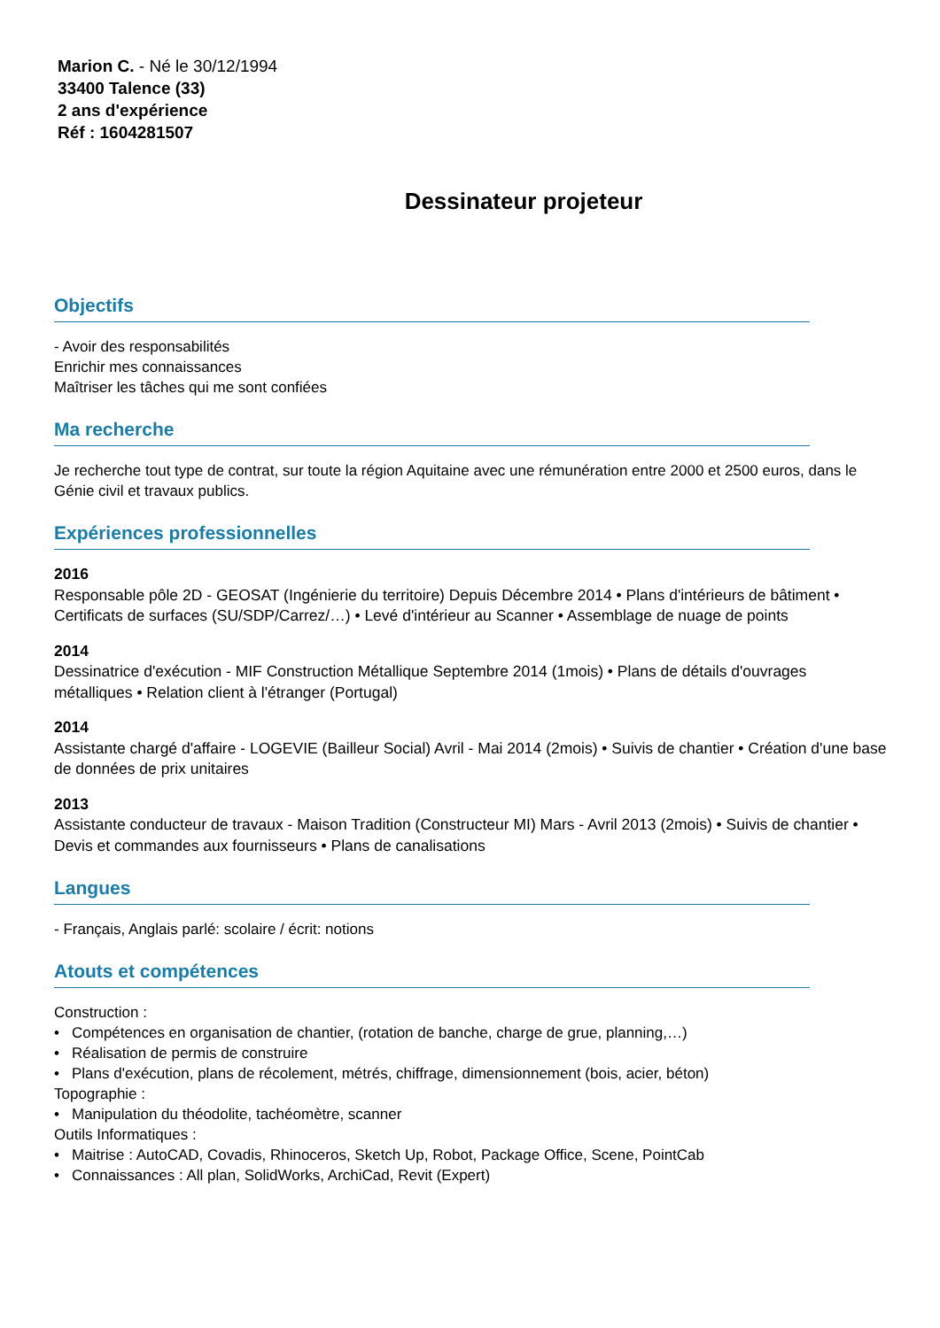Marion C. - Né le 30/12/1994
33400 Talence (33)
2 ans d'expérience
Réf : 1604281507
Dessinateur projeteur
Objectifs
- Avoir des responsabilités
Enrichir mes connaissances
Maîtriser les tâches qui me sont confiées
Ma recherche
Je recherche tout type de contrat, sur toute la région Aquitaine avec une rémunération entre 2000 et 2500 euros, dans le Génie civil et travaux publics.
Expériences professionnelles
2016
Responsable pôle 2D - GEOSAT (Ingénierie du territoire) Depuis Décembre 2014 • Plans d'intérieurs de bâtiment • Certificats de surfaces (SU/SDP/Carrez/…) • Levé d'intérieur au Scanner • Assemblage de nuage de points
2014
Dessinatrice d'exécution - MIF Construction Métallique Septembre 2014 (1mois) • Plans de détails d'ouvrages métalliques • Relation client à l'étranger (Portugal)
2014
Assistante chargé d'affaire - LOGEVIE (Bailleur Social) Avril - Mai 2014 (2mois) • Suivis de chantier • Création d'une base de données de prix unitaires
2013
Assistante conducteur de travaux - Maison Tradition (Constructeur MI) Mars - Avril 2013 (2mois) • Suivis de chantier • Devis et commandes aux fournisseurs • Plans de canalisations
Langues
- Français, Anglais parlé: scolaire / écrit: notions
Atouts et compétences
Construction :
• Compétences en organisation de chantier, (rotation de banche, charge de grue, planning,…)
• Réalisation de permis de construire
• Plans d'exécution, plans de récolement, métrés, chiffrage, dimensionnement (bois, acier, béton)
Topographie :
• Manipulation du théodolite, tachéomètre, scanner
Outils Informatiques :
• Maitrise : AutoCAD, Covadis, Rhinoceros, Sketch Up, Robot, Package Office, Scene, PointCab
• Connaissances : All plan, SolidWorks, ArchiCad, Revit (Expert)